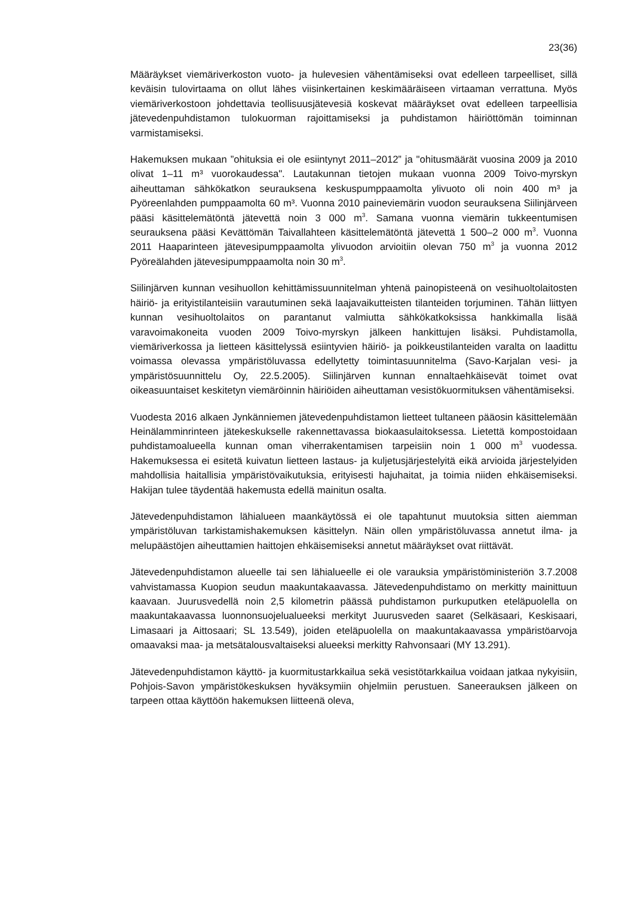23(36)
Määräykset viemäriverkoston vuoto- ja hulevesien vähentämiseksi ovat edelleen tarpeelliset, sillä keväisin tulovirtaama on ollut lähes viisinkertainen keskimääräiseen virtaaman verrattuna. Myös viemäriverkostoon johdettavia teollisuusjätevesiä koskevat määräykset ovat edelleen tarpeellisia jätevedenpuhdistamon tulokuorman rajoittamiseksi ja puhdistamon häiriöttömän toiminnan varmistamiseksi.
Hakemuksen mukaan ”ohituksia ei ole esiintynyt 2011–2012” ja "ohitusmäärät vuosina 2009 ja 2010 olivat 1–11 m³ vuorokaudessa". Lautakunnan tietojen mukaan vuonna 2009 Toivo-myrskyn aiheuttaman sähkökatkon seurauksena keskuspumppaamolta ylivuoto oli noin 400 m³ ja Pyöreenlahden pumppaamolta 60 m³. Vuonna 2010 paineviemärin vuodon seurauksena Siilinjärveen pääsi käsittelemätöntä jätevettä noin 3 000 m<sup>3</sup>. Samana vuonna viemärin tukkeentumisen seurauksena pääsi Kevättömän Taivallahteen käsittelemätöntä jätevettä 1 500–2 000 m<sup>3</sup>. Vuonna 2011 Haaparinteen jätevesipumppaamolta ylivuodon arvioitiin olevan 750 m<sup>3</sup> ja vuonna 2012 Pyöreälahden jätevesipumppaamolta noin 30 m<sup>3</sup>.
Siilinjärven kunnan vesihuollon kehittämissuunnitelman yhtenä painopisteenä on vesihuoltolaitosten häiriö- ja erityistilanteisiin varautuminen sekä laajavaikutteisten tilanteiden torjuminen. Tähän liittyen kunnan vesihuoltolaitos on parantanut valmiutta sähkökatkoksissa hankkimalla lisää varavoimakoneita vuoden 2009 Toivo-myrskyn jälkeen hankittujen lisäksi. Puhdistamolla, viemäriverkossa ja lietteen käsittelyssä esiintyvien häiriö- ja poikkeustilanteiden varalta on laadittu voimassa olevassa ympäristöluvassa edellytetty toimintasuunnitelma (Savo-Karjalan vesi- ja ympäristösuunnittelu Oy, 22.5.2005). Siilinjärven kunnan ennaltaehkäisevät toimet ovat oikeasuuntaiset keskitetyn viemäröinnin häiriöiden aiheuttaman vesistökuormituksen vähentämiseksi.
Vuodesta 2016 alkaen Jynkänniemen jätevedenpuhdistamon lietteet tultaneen pääosin käsittelemään Heinälamminrinteen jätekeskukselle rakennettavassa biokaasulaitoksessa. Lietettä kompostoidaan puhdistamoalueella kunnan oman viherrakentamisen tarpeisiin noin 1 000 m<sup>3</sup> vuodessa. Hakemuksessa ei esitetä kuivatun lietteen lastaus- ja kuljetusjärjestelyitä eikä arvioida järjestelyiden mahdollisia haitallisia ympäristövaikutuksia, erityisesti hajuhaitat, ja toimia niiden ehkäisemiseksi. Hakijan tulee täydentää hakemusta edellä mainitun osalta.
Jätevedenpuhdistamon lähialueen maankäytössä ei ole tapahtunut muutoksia sitten aiemman ympäristöluvan tarkistamishakemuksen käsittelyn. Näin ollen ympäristöluvassa annetut ilma- ja melupäästöjen aiheuttamien haittojen ehkäisemiseksi annetut määräykset ovat riittävät.
Jätevedenpuhdistamon alueelle tai sen lähialueelle ei ole varauksia ympäristöministeriön 3.7.2008 vahvistamassa Kuopion seudun maakuntakaavassa. Jätevedenpuhdistamo on merkitty mainittuun kaavaan. Juurusvedellä noin 2,5 kilometrin päässä puhdistamon purkuputken eteläpuolella on maakuntakaavassa luonnonsuojelualueeksi merkityt Juurusveden saaret (Selkäsaari, Keskisaari, Limasaari ja Aittosaari; SL 13.549), joiden eteläpuolella on maakuntakaavassa ympäristöarvoja omaavaksi maa- ja metsätalousvaltaiseksi alueeksi merkitty Rahvonsaari (MY 13.291).
Jätevedenpuhdistamon käyttö- ja kuormitustarkkailua sekä vesistötarkkailua voidaan jatkaa nykyisiin, Pohjois-Savon ympäristökeskuksen hyväksymiin ohjelmiin perustuen. Saneerauksen jälkeen on tarpeen ottaa käyttöön hakemuksen liitteenä oleva,